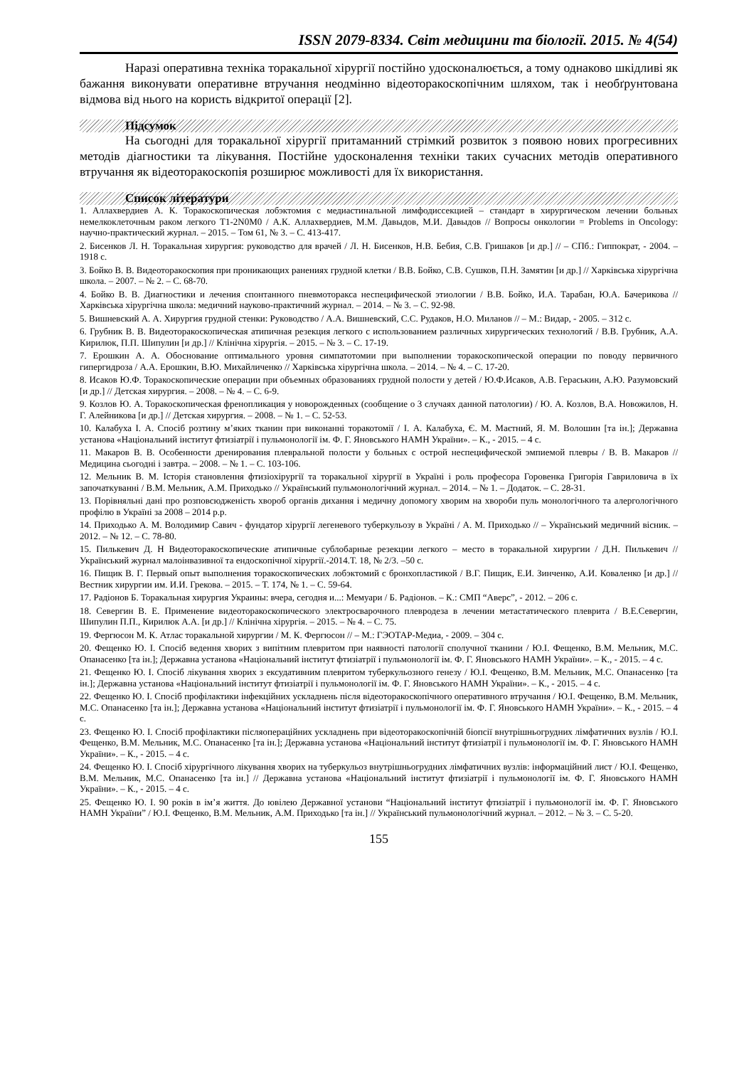ISSN 2079-8334. Світ медицини та біології. 2015. № 4(54)
Наразі оперативна техніка торакальної хірургії постійно удосконалюється, а тому однаково шкідливі як бажання виконувати оперативне втручання неодмінно відеоторакоскопічним шляхом, так і необґрунтована відмова від нього на користь відкритої операції [2].
Підсумок
На сьогодні для торакальної хірургії притаманний стрімкий розвиток з появою нових прогресивних методів діагностики та лікування. Постійне удосконалення техніки таких сучасних методів оперативного втручання як відеоторакоскопія розширює можливості для їх використання.
Список літератури
1. Аллахвердиев А. К. Торакоскопическая лобэктомия с медиастинальной лимфодиссекцией – стандарт в хирургическом лечении больных немелкоклеточным раком легкого T1-2N0M0 / А.К. Аллахвердиев, М.М. Давыдов, М.И. Давыдов // Вопросы онкологии = Problems in Oncology: научно-практический журнал. – 2015. – Том 61, № 3. – С. 413-417.
2. Бисенков Л. Н. Торакальная хирургия: руководство для врачей / Л. Н. Бисенков, Н.В. Бебия, С.В. Гришаков [и др.] // – СПб.: Гиппократ, - 2004. – 1918 с.
3. Бойко В. В. Видеоторакоскопия при проникающих ранениях грудной клетки / В.В. Бойко, С.В. Сушков, П.Н. Замятин [и др.] // Харківська хірургічна школа. – 2007. – № 2. – С. 68-70.
4. Бойко В. В. Диагностики и лечения спонтанного пневмоторакса неспецифической этиологии / В.В. Бойко, И.А. Тарабан, Ю.А. Бачерикова // Харківська хірургічна школа: медичний науково-практичний журнал. – 2014. – № 3. – С. 92-98.
5. Вишневский А. А. Хирургия грудной стенки: Руководство / А.А. Вишневский, С.С. Рудаков, Н.О. Миланов // – М.: Видар, - 2005. – 312 с.
6. Грубник В. В. Видеоторакоскопическая атипичная резекция легкого с использованием различных хирургических технологий / В.В. Грубник, А.А. Кирилюк, П.П. Шипулин [и др.] // Клінічна хірургія. – 2015. – № 3. – С. 17-19.
7. Ерошкин А. А. Обоснование оптимального уровня симпатотомии при выполнении торакоскопической операции по поводу первичного гипергидроза / А.А. Ерошкин, В.Ю. Михайличенко // Харківська хірургічна школа. – 2014. – № 4. – С. 17-20.
8. Исаков Ю.Ф. Торакоскопические операции при объемных образованиях грудной полости у детей / Ю.Ф.Исаков, А.В. Гераськин, А.Ю. Разумовский [и др.] // Детская хирургия. – 2008. – № 4. – С. 6-9.
9. Козлов Ю. А. Торакоскопическая френопликация у новорожденных (сообщение о 3 случаях данной патологии) / Ю. А. Козлов, В.А. Новожилов, Н. Г. Алейникова [и др.] // Детская хирургия. – 2008. – № 1. – С. 52-53.
10. Калабуха І. А. Спосіб розтину м’яких тканин при виконанні торакотомії / І. А. Калабуха, Є. М. Маєтний, Я. М. Волошин [та ін.]; Державна установа «Національний інститут фтизіатрії і пульмонології ім. Ф. Г. Яновського НАМН України». – К., - 2015. – 4 с.
11. Макаров В. В. Особенности дренирования плевральной полости у больных с острой неспецифической эмпиемой плевры / В. В. Макаров // Медицина сьогодні і завтра. – 2008. – № 1. – С. 103-106.
12. Мельник В. М. Історія становлення фтизіохірургії та торакальної хірургії в Україні і роль професора Горовенка Григорія Гавриловича в їх започаткуванні / В.М. Мельник, А.М. Приходько // Український пульмонологічний журнал. – 2014. – № 1. – Додаток. – С. 28-31.
13. Порівняльні дані про розповсюдженість хвороб органів дихання і медичну допомогу хворим на хвороби пуль монологічного та алергологічного профілю в Україні за 2008 – 2014 р.р.
14. Приходько А. М. Володимир Савич - фундатор хірургії легеневого туберкульозу в Україні / А. М. Приходько // – Український медичний вісник. – 2012. – № 12. – С. 78-80.
15. Пилькевич Д. Н Видеоторакоскопические атипичные сублобарные резекции легкого – место в торакальной хирургии / Д.Н. Пилькевич // Український журнал малоінвазивної та ендоскопічної хірургії.-2014.Т. 18, № 2/3. –50 с.
16. Пищик В. Г. Первый опыт выполнения торакоскопических лобэктомий с бронхопластикой / В.Г. Пищик, Е.И. Зинченко, А.И. Коваленко [и др.] // Вестник хирургии им. И.И. Грекова. – 2015. – Т. 174, № 1. – С. 59-64.
17. Радіонов Б. Торакальная хирургия Украины: вчера, сегодня и...: Мемуари / Б. Радіонов. – К.: СМП “Аверс”, - 2012. – 206 с.
18. Севергин В. Е. Применение видеоторакоскопического электросварочного плевродеза в лечении метастатического плеврита / В.Е.Севергин, Шипулин П.П., Кирилюк А.А. [и др.] // Клінічна хірургія. – 2015. – № 4. – С. 75.
19. Фергюсон М. К. Атлас торакальной хирургии / М. К. Фергюсон // – М.: ГЭОТАР-Медиа, - 2009. – 304 с.
20. Фещенко Ю. І. Спосіб ведення хворих з випітним плевритом при наявності патології сполучної тканини / Ю.І. Фещенко, В.М. Мельник, М.С. Опанасенко [та ін.]; Державна установа «Національний інститут фтизіатрії і пульмонології ім. Ф. Г. Яновського НАМН України». – К., - 2015. – 4 с.
21. Фещенко Ю. І. Спосіб лікування хворих з ексудативним плевритом туберкульозного генезу / Ю.І. Фещенко, В.М. Мельник, М.С. Опанасенко [та ін.]; Державна установа «Національний інститут фтизіатрії і пульмонології ім. Ф. Г. Яновського НАМН України». – К., - 2015. – 4 с.
22. Фещенко Ю. І. Спосіб профілактики інфекційних ускладнень після відеоторакоскопічного оперативного втручання / Ю.І. Фещенко, В.М. Мельник, М.С. Опанасенко [та ін.]; Державна установа «Національний інститут фтизіатрії і пульмонології ім. Ф. Г. Яновського НАМН України». – К., - 2015. – 4 с.
23. Фещенко Ю. І. Спосіб профілактики післяопераційних ускладнень при відеоторакоскопічній біопсії внутрішньогрудних лімфатичних вузлів / Ю.І. Фещенко, В.М. Мельник, М.С. Опанасенко [та ін.]; Державна установа «Національний інститут фтизіатрії і пульмонології ім. Ф. Г. Яновського НАМН України». – К., - 2015. – 4 с.
24. Фещенко Ю. І. Спосіб хірургічного лікування хворих на туберкульоз внутрішньогрудних лімфатичних вузлів: інформаційний лист / Ю.І. Фещенко, В.М. Мельник, М.С. Опанасенко [та ін.] // Державна установа «Національний інститут фтизіатрії і пульмонології ім. Ф. Г. Яновського НАМН України». – К., - 2015. – 4 с.
25. Фещенко Ю. І. 90 років в ім’я життя. До ювілею Державної установи “Національний інститут фтизіатрії і пульмонології ім. Ф. Г. Яновського НАМН України” / Ю.І. Фещенко, В.М. Мельник, А.М. Приходько [та ін.] // Український пульмонологічний журнал. – 2012. – № 3. – С. 5-20.
155